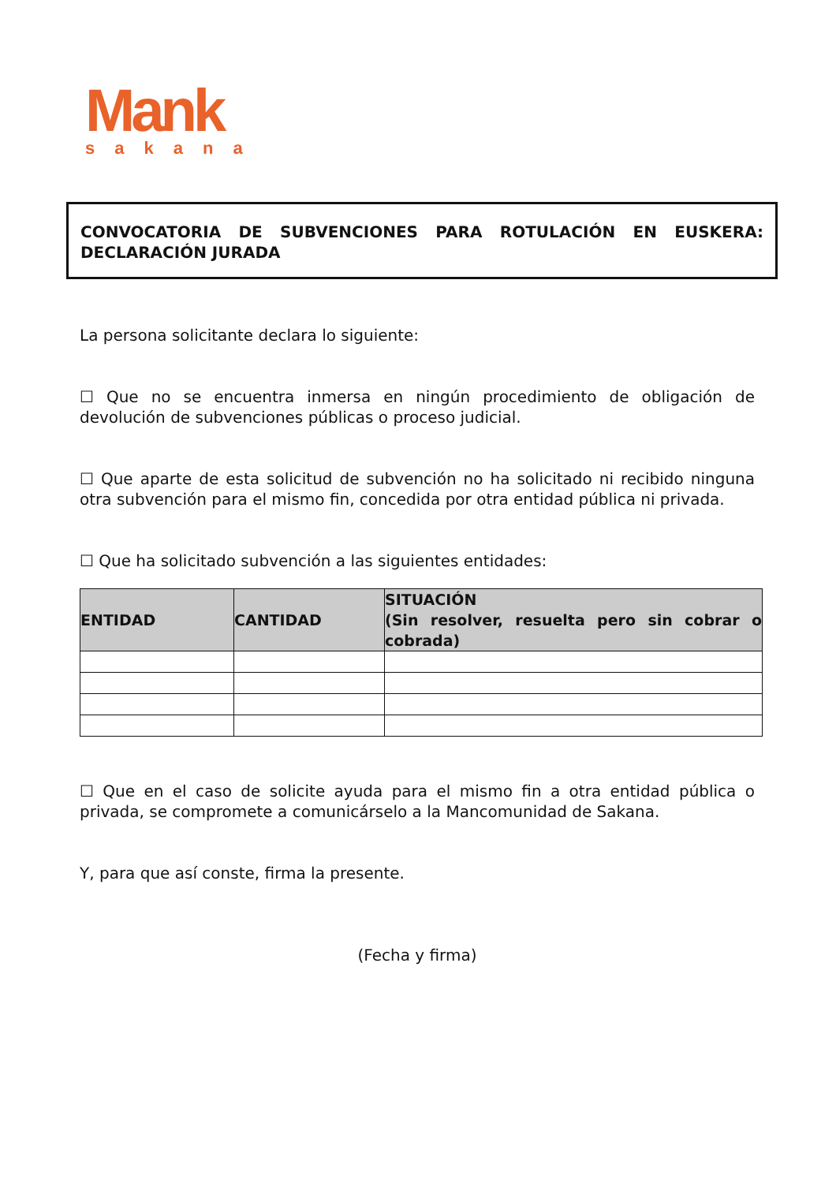Mank
sakana
CONVOCATORIA DE SUBVENCIONES PARA ROTULACIÓN EN EUSKERA: DECLARACIÓN JURADA
La persona solicitante declara lo siguiente:
☐ Que no se encuentra inmersa en ningún procedimiento de obligación de devolución de subvenciones públicas o proceso judicial.
☐ Que aparte de esta solicitud de subvención no ha solicitado ni recibido ninguna otra subvención para el mismo fin, concedida por otra entidad pública ni privada.
☐ Que ha solicitado subvención a las siguientes entidades:
| ENTIDAD | CANTIDAD | SITUACIÓN (Sin resolver, resuelta pero sin cobrar o cobrada) |
| --- | --- | --- |
☐ Que en el caso de solicite ayuda para el mismo fin a otra entidad pública o privada, se compromete a comunicárselo a la Mancomunidad de Sakana.
Y, para que así conste, firma la presente.
(Fecha y firma)